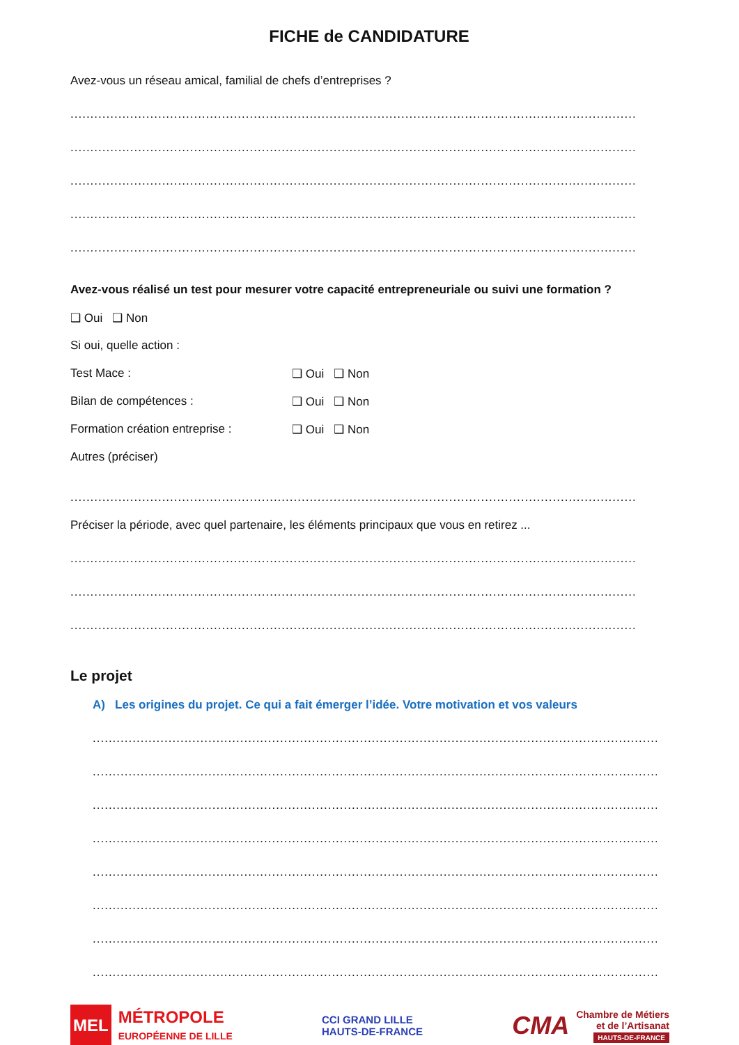FICHE de CANDIDATURE
Avez-vous un réseau amical, familial de chefs d’entreprises ?
..............................................................................................................................................................
..............................................................................................................................................................
..............................................................................................................................................................
..............................................................................................................................................................
..............................................................................................................................................................
Avez-vous réalisé un test pour mesurer votre capacité entrepreneuriale ou suivi une formation ?
❑ Oui ❑ Non
Si oui, quelle action :
Test Mace : ❑ Oui ❑ Non
Bilan de compétences : ❑ Oui ❑ Non
Formation création entreprise : ❑ Oui ❑ Non
Autres (préciser)
......................................................................................................................................................
Préciser la période, avec quel partenaire, les éléments principaux que vous en retirez ...
..............................................................................................................................................................
..............................................................................................................................................................
..............................................................................................................................................................
Le projet
A) Les origines du projet. Ce qui a fait émerger l’idée. Votre motivation et vos valeurs
..............................................................................................................................................................
..............................................................................................................................................................
..............................................................................................................................................................
..............................................................................................................................................................
..............................................................................................................................................................
..............................................................................................................................................................
..............................................................................................................................................................
..............................................................................................................................................................
MEL MÉTROPOLE
EUROPÉENNE DE LILLE
CCI GRAND LILLE
HAUTS-DE-FRANCE
CMA Chambre de Métiers
et de l’Artisanat
HAUTS-DE-FRANCE